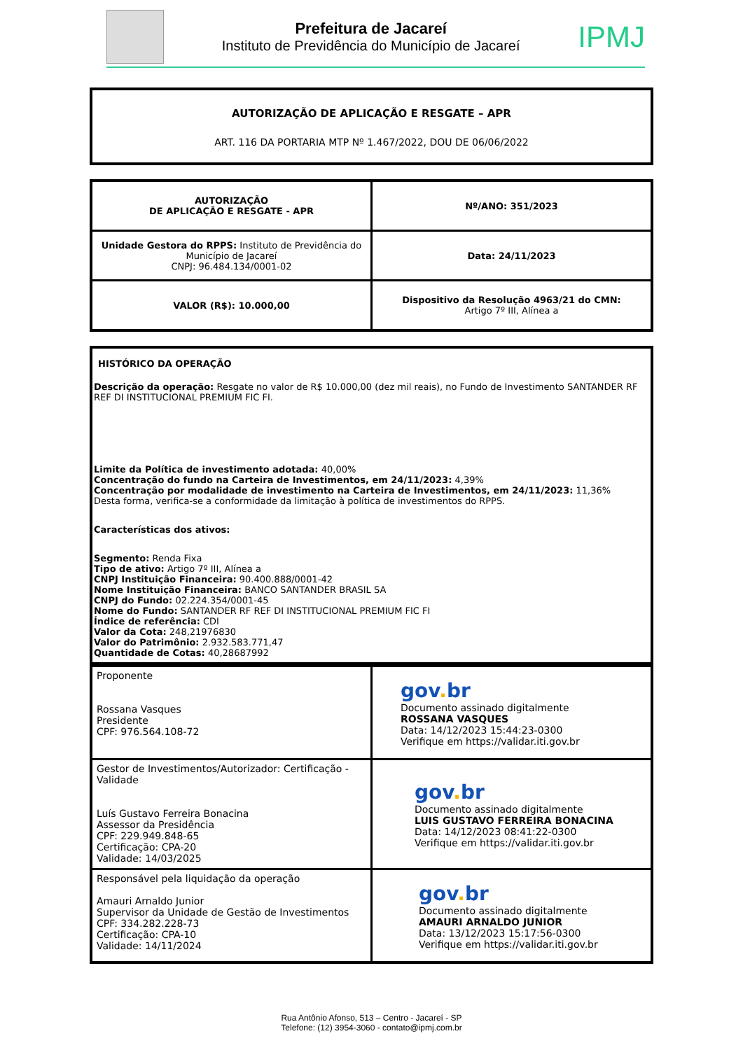Prefeitura de Jacareí
Instituto de Previdência do Município de Jacareí
IPMJ
AUTORIZAÇÃO DE APLICAÇÃO E RESGATE – APR
ART. 116 DA PORTARIA MTP Nº 1.467/2022, DOU DE 06/06/2022
| AUTORIZAÇÃO DE APLICAÇÃO E RESGATE - APR | Nº/ANO: 351/2023 |
| Unidade Gestora do RPPS: Instituto de Previdência do Município de Jacareí CNPJ: 96.484.134/0001-02 | Data: 24/11/2023 |
| VALOR (R$): 10.000,00 | Dispositivo da Resolução 4963/21 do CMN: Artigo 7º III, Alínea a |
HISTÓRICO DA OPERAÇÃO
Descrição da operação: Resgate no valor de R$ 10.000,00 (dez mil reais), no Fundo de Investimento SANTANDER RF REF DI INSTITUCIONAL PREMIUM FIC FI.
Limite da Política de investimento adotada: 40,00%
Concentração do fundo na Carteira de Investimentos, em 24/11/2023: 4,39%
Concentração por modalidade de investimento na Carteira de Investimentos, em 24/11/2023: 11,36%
Desta forma, verifica-se a conformidade da limitação à política de investimentos do RPPS.
Características dos ativos:
Segmento: Renda Fixa
Tipo de ativo: Artigo 7º III, Alínea a
CNPJ Instituição Financeira: 90.400.888/0001-42
Nome Instituição Financeira: BANCO SANTANDER BRASIL SA
CNPJ do Fundo: 02.224.354/0001-45
Nome do Fundo: SANTANDER RF REF DI INSTITUCIONAL PREMIUM FIC FI
Índice de referência: CDI
Valor da Cota: 248,21976830
Valor do Patrimônio: 2.932.583.771,47
Quantidade de Cotas: 40,28687992
| Proponente Rossana Vasques Presidente CPF: 976.564.108-72 | gov . br Documento assinado digitalmente ROSSANA VASQUES Data: 14/12/2023 15:44:23-0300 Verifique em https://validar.iti.gov.br |
| Gestor de Investimentos/Autorizador: Certificação - Validade Luís Gustavo Ferreira Bonacina Assessor da Presidência CPF: 229.949.848-65 Certificação: CPA-20 Validade: 14/03/2025 | gov . br Documento assinado digitalmente LUIS GUSTAVO FERREIRA BONACINA Data: 14/12/2023 08:41:22-0300 Verifique em https://validar.iti.gov.br |
| Responsável pela liquidação da operação Amauri Arnaldo Junior Supervisor da Unidade de Gestão de Investimentos CPF: 334.282.228-73 Certificação: CPA-10 Validade: 14/11/2024 | gov . br Documento assinado digitalmente AMAURI ARNALDO JUNIOR Data: 13/12/2023 15:17:56-0300 Verifique em https://validar.iti.gov.br |
Rua Antônio Afonso, 513 – Centro - Jacareí - SP
Telefone: (12) 3954-3060 - contato@ipmj.com.br